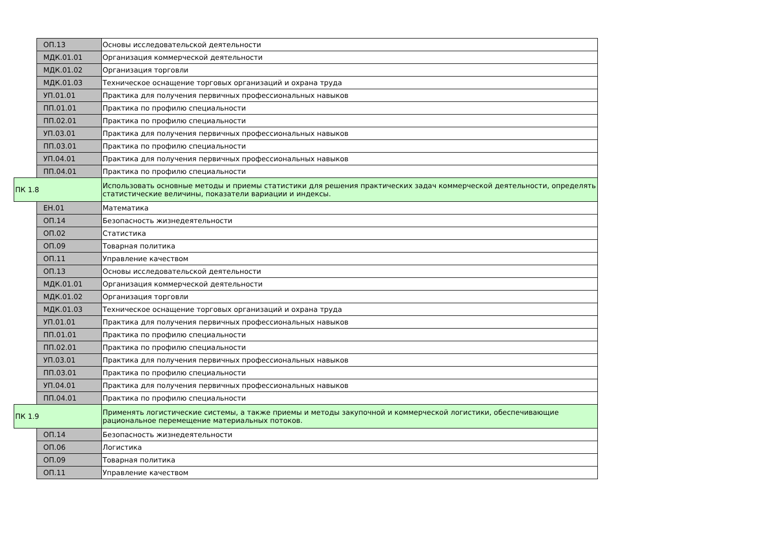| | ОП.13 | Основы исследовательской деятельности |
| | МДК.01.01 | Организация коммерческой деятельности |
| | МДК.01.02 | Организация торговли |
| | МДК.01.03 | Техническое оснащение торговых организаций и охрана труда |
| | УП.01.01 | Практика для получения первичных профессиональных навыков |
| | ПП.01.01 | Практика по профилю специальности |
| | ПП.02.01 | Практика по профилю специальности |
| | УП.03.01 | Практика для получения первичных профессиональных навыков |
| | ПП.03.01 | Практика по профилю специальности |
| | УП.04.01 | Практика для получения первичных профессиональных навыков |
| | ПП.04.01 | Практика по профилю специальности |
| ПК 1.8 | | Использовать основные методы и приемы статистики для решения практических задач коммерческой деятельности, определять статистические величины, показатели вариации и индексы. |
| | ЕН.01 | Математика |
| | ОП.14 | Безопасность жизнедеятельности |
| | ОП.02 | Статистика |
| | ОП.09 | Товарная политика |
| | ОП.11 | Управление качеством |
| | ОП.13 | Основы исследовательской деятельности |
| | МДК.01.01 | Организация коммерческой деятельности |
| | МДК.01.02 | Организация торговли |
| | МДК.01.03 | Техническое оснащение торговых организаций и охрана труда |
| | УП.01.01 | Практика для получения первичных профессиональных навыков |
| | ПП.01.01 | Практика по профилю специальности |
| | ПП.02.01 | Практика по профилю специальности |
| | УП.03.01 | Практика для получения первичных профессиональных навыков |
| | ПП.03.01 | Практика по профилю специальности |
| | УП.04.01 | Практика для получения первичных профессиональных навыков |
| | ПП.04.01 | Практика по профилю специальности |
| ПК 1.9 | | Применять логистические системы, а также приемы и методы закупочной и коммерческой логистики, обеспечивающие рациональное перемещение материальных потоков. |
| | ОП.14 | Безопасность жизнедеятельности |
| | ОП.06 | Логистика |
| | ОП.09 | Товарная политика |
| | ОП.11 | Управление качеством |